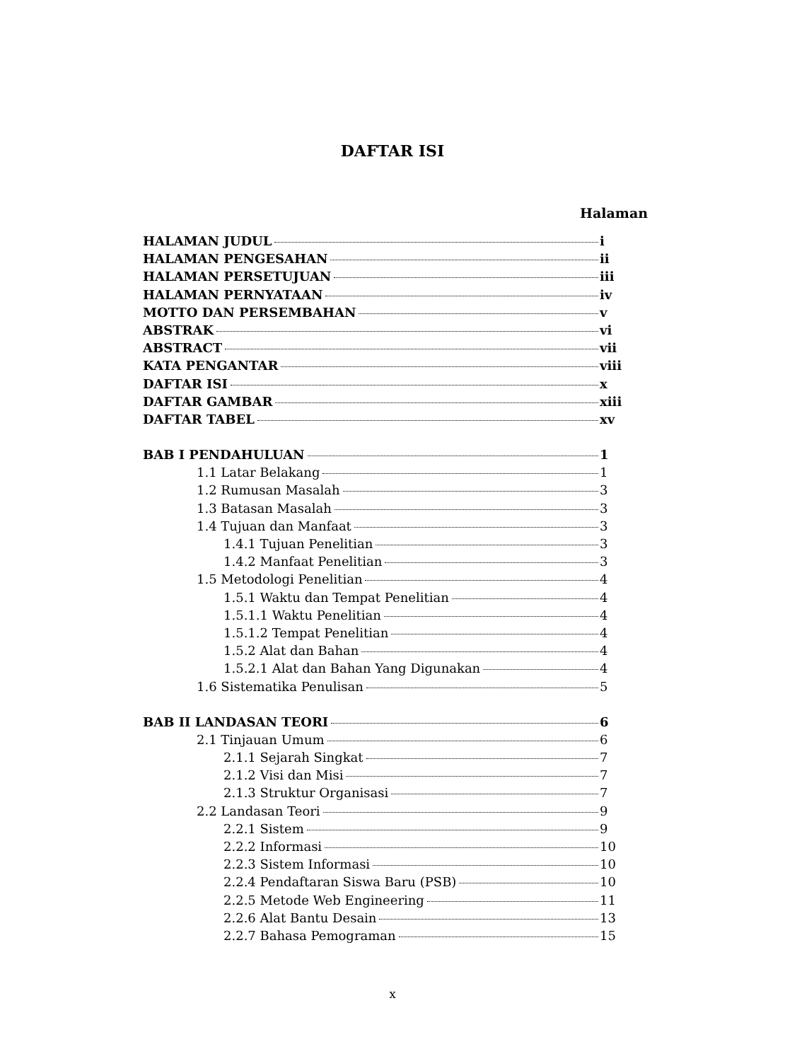DAFTAR ISI
Halaman
HALAMAN JUDUL i
HALAMAN PENGESAHAN ii
HALAMAN PERSETUJUAN iii
HALAMAN PERNYATAAN iv
MOTTO DAN PERSEMBAHAN v
ABSTRAK vi
ABSTRACT vii
KATA PENGANTAR viii
DAFTAR ISI x
DAFTAR GAMBAR xiii
DAFTAR TABEL xv
BAB I PENDAHULUAN 1
1.1 Latar Belakang 1
1.2 Rumusan Masalah 3
1.3 Batasan Masalah 3
1.4 Tujuan dan Manfaat 3
1.4.1 Tujuan Penelitian 3
1.4.2 Manfaat Penelitian 3
1.5 Metodologi Penelitian 4
1.5.1 Waktu dan Tempat Penelitian 4
1.5.1.1 Waktu Penelitian 4
1.5.1.2 Tempat Penelitian 4
1.5.2 Alat dan Bahan 4
1.5.2.1 Alat dan Bahan Yang Digunakan 4
1.6 Sistematika Penulisan 5
BAB II LANDASAN TEORI 6
2.1 Tinjauan Umum 6
2.1.1 Sejarah Singkat 7
2.1.2 Visi dan Misi 7
2.1.3 Struktur Organisasi 7
2.2 Landasan Teori 9
2.2.1 Sistem 9
2.2.2 Informasi 10
2.2.3 Sistem Informasi 10
2.2.4 Pendaftaran Siswa Baru (PSB) 10
2.2.5 Metode Web Engineering 11
2.2.6 Alat Bantu Desain 13
2.2.7 Bahasa Pemograman 15
x